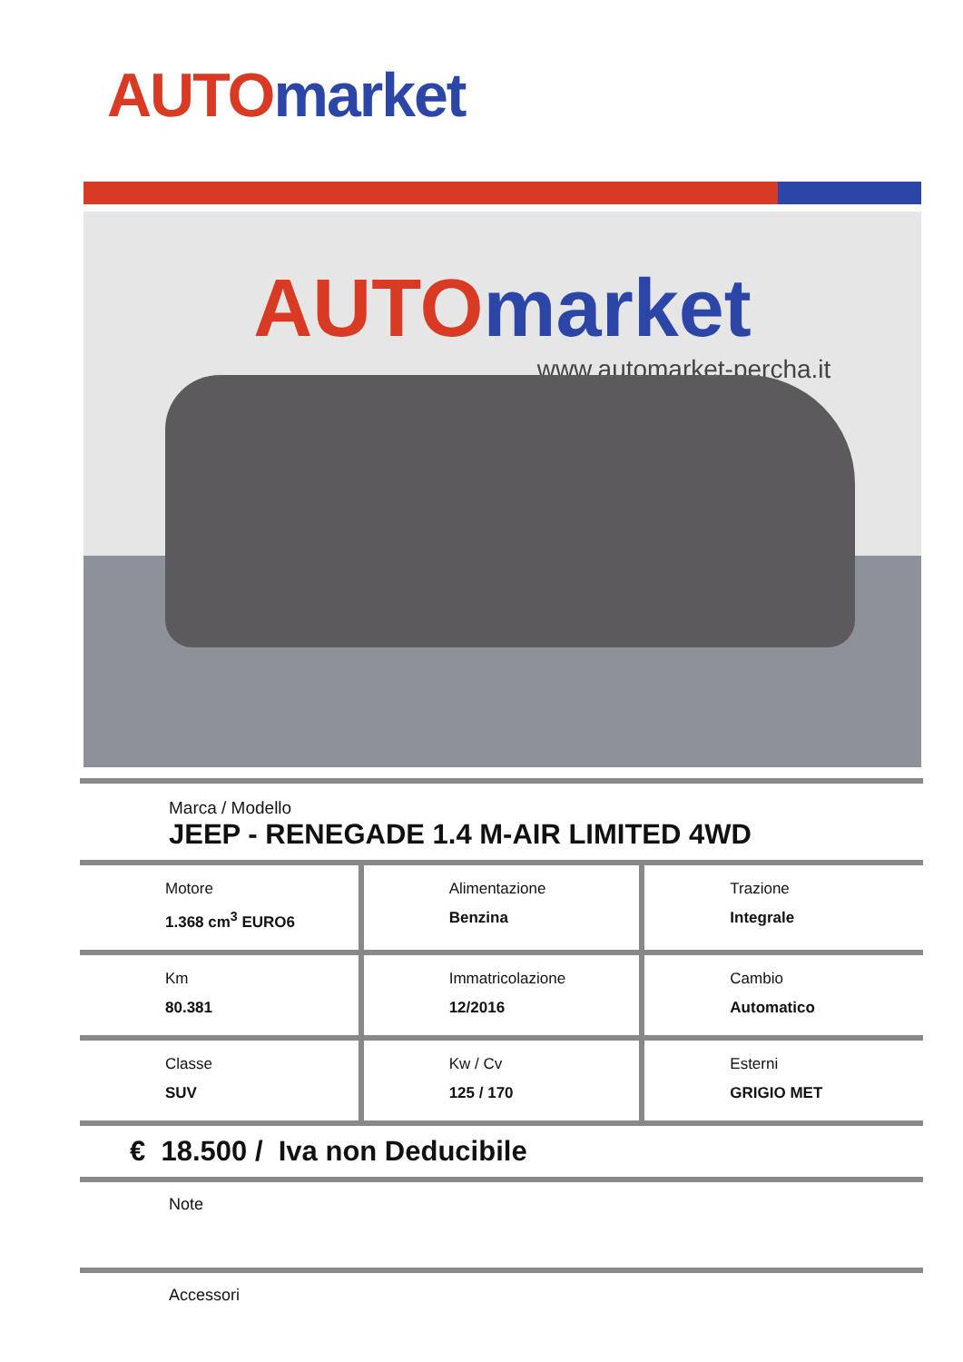AUTO market
AUTO market
www.automarket-percha.it
Marca / Modello
JEEP - RENEGADE 1.4 M-AIR LIMITED 4WD
| Motore 1.368 cm<sup>3</sup> EURO6 | Alimentazione Benzina | Trazione Integrale |
| Km 80.381 | Immatricolazione 12/2016 | Cambio Automatico |
| Classe SUV | Kw / Cv 125 / 170 | Esterni GRIGIO MET |
€ 18.500 / Iva non Deducibile
Note
Accessori